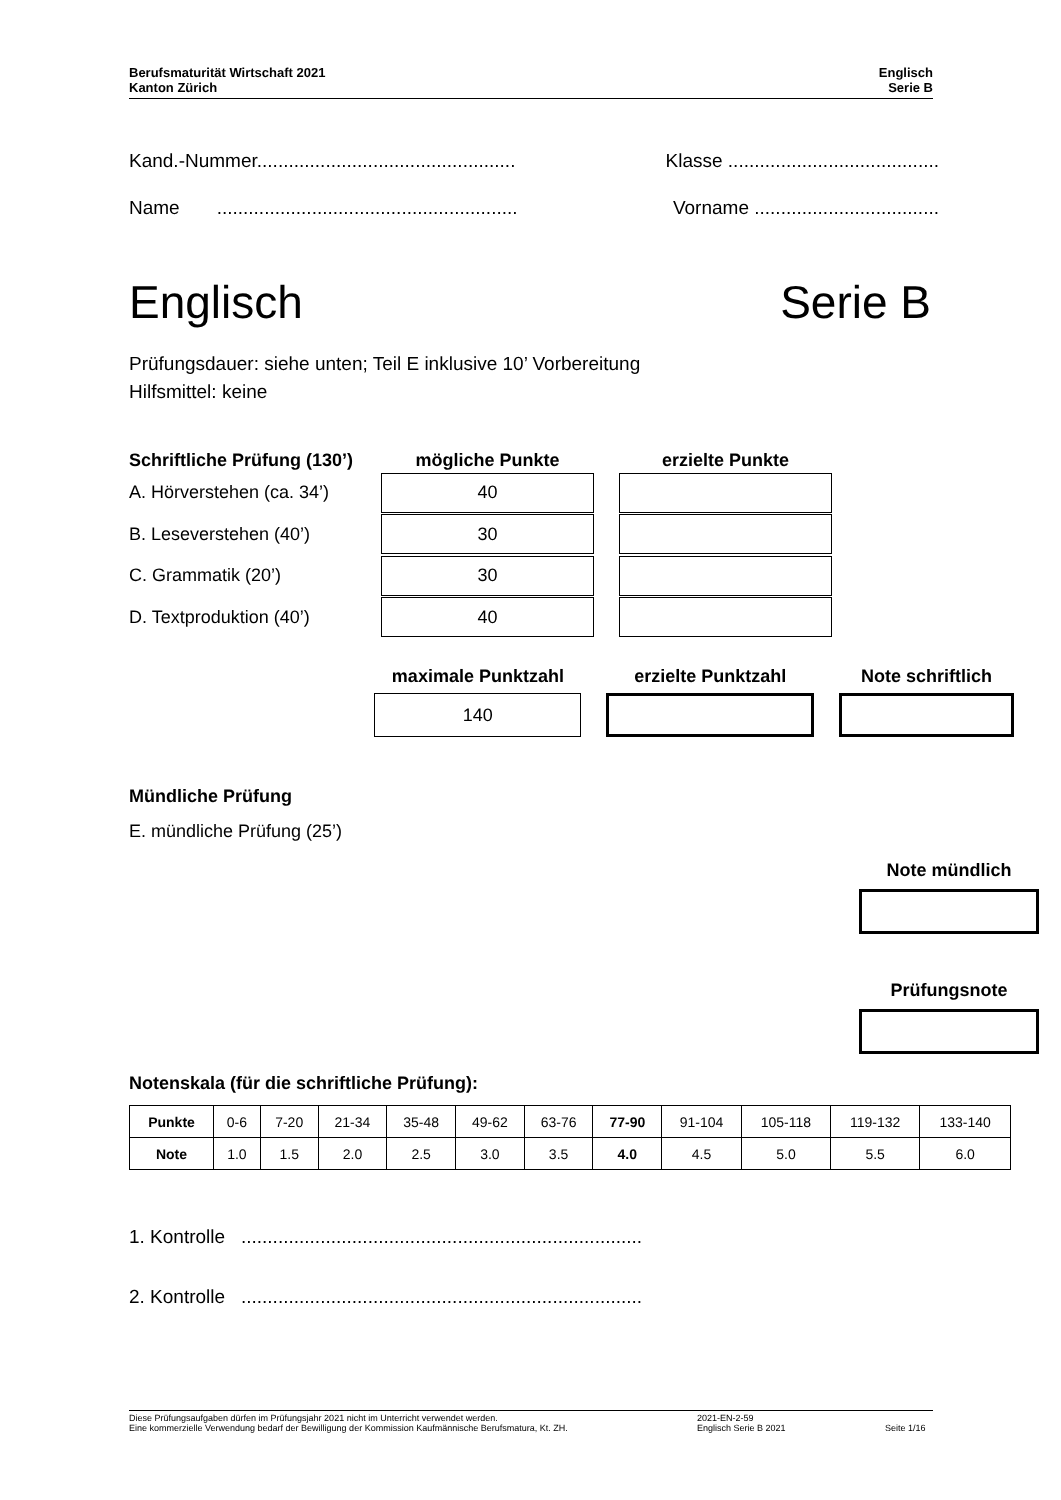Berufsmaturität Wirtschaft 2021
Kanton Zürich
Englisch
Serie B
Kand.-Nummer................................................. Klasse ........................................
Name ......................................................... Vorname ...................................
Englisch Serie B
Prüfungsdauer: siehe unten; Teil E inklusive 10’ Vorbereitung
Hilfsmittel: keine
Schriftliche Prüfung (130’)
mögliche Punkte erzielte Punkte
A. Hörverstehen (ca. 34’)
40
B. Leseverstehen (40’)
30
C. Grammatik (20’)
30
D. Textproduktion (40’)
40
maximale Punktzahl erzielte Punktzahl Note schriftlich
140
Mündliche Prüfung
E. mündliche Prüfung (25’)
Note mündlich
Prüfungsnote
Notenskala (für die schriftliche Prüfung):
| Punkte | 0-6 | 7-20 | 21-34 | 35-48 | 49-62 | 63-76 | 77-90 | 91-104 | 105-118 | 119-132 | 133-140 |
| Note | 1.0 | 1.5 | 2.0 | 2.5 | 3.0 | 3.5 | 4.0 | 4.5 | 5.0 | 5.5 | 6.0 |
1. Kontrolle ............................................................................
2. Kontrolle ............................................................................
Diese Prüfungsaufgaben dürfen im Prüfungsjahr 2021 nicht im Unterricht verwendet werden.
Eine kommerzielle Verwendung bedarf der Bewilligung der Kommission Kaufmännische Berufsmatura, Kt. ZH.
2021-EN-2-59
Englisch Serie B 2021
Seite 1/16